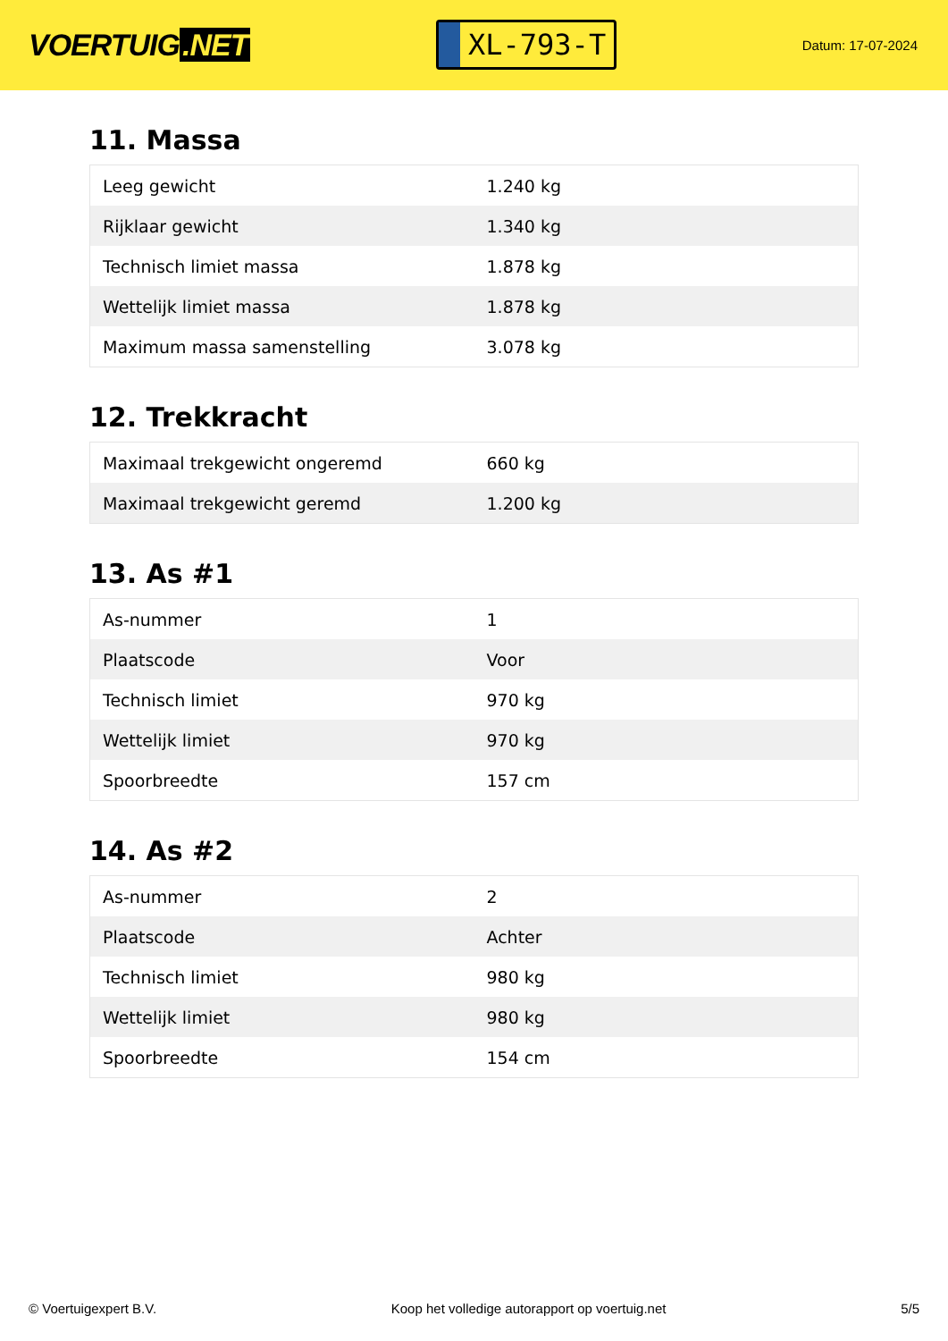VOERTUIG.NET
XL-793-T
Datum: 17-07-2024
11. Massa
| Leeg gewicht | 1.240 kg |
| Rijklaar gewicht | 1.340 kg |
| Technisch limiet massa | 1.878 kg |
| Wettelijk limiet massa | 1.878 kg |
| Maximum massa samenstelling | 3.078 kg |
12. Trekkracht
| Maximaal trekgewicht ongeremd | 660 kg |
| Maximaal trekgewicht geremd | 1.200 kg |
13. As #1
| As-nummer | 1 |
| Plaatscode | Voor |
| Technisch limiet | 970 kg |
| Wettelijk limiet | 970 kg |
| Spoorbreedte | 157 cm |
14. As #2
| As-nummer | 2 |
| Plaatscode | Achter |
| Technisch limiet | 980 kg |
| Wettelijk limiet | 980 kg |
| Spoorbreedte | 154 cm |
© Voertuigexpert B.V. Koop het volledige autorapport op voertuig.net 5/5